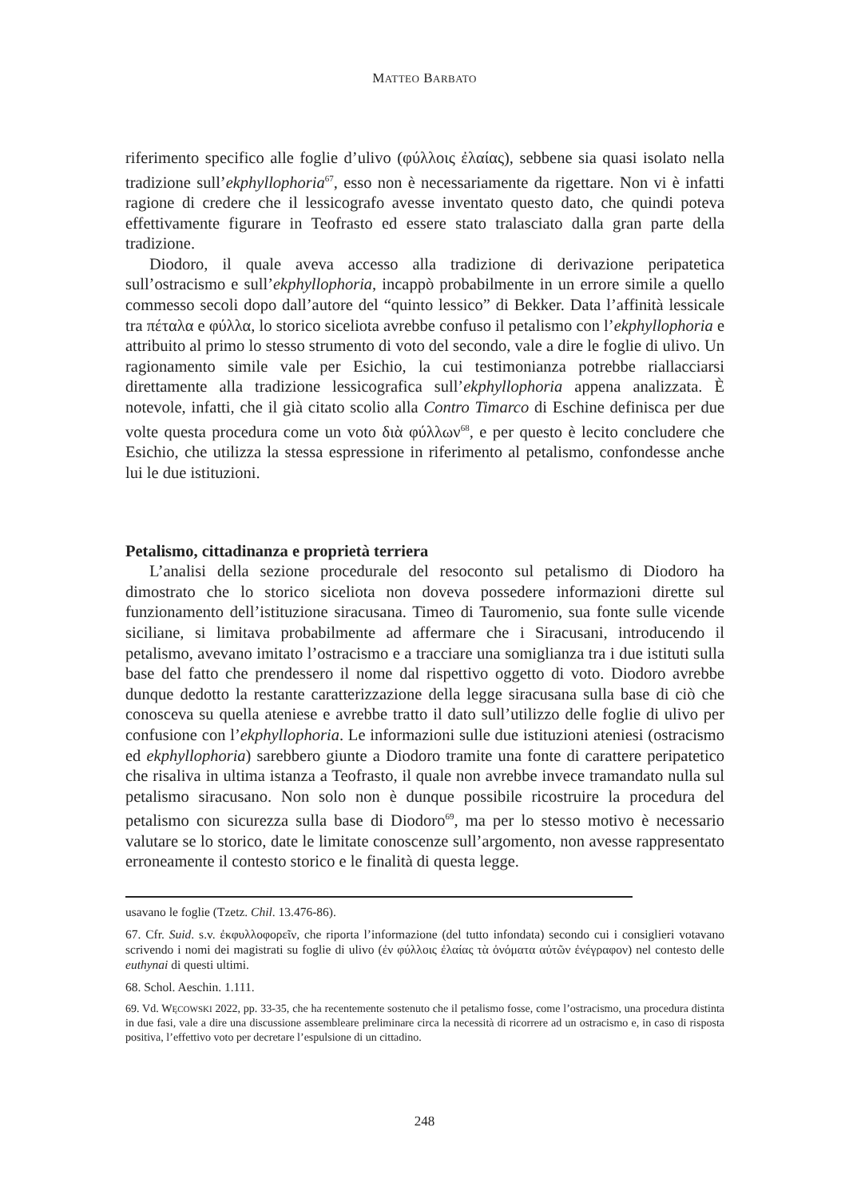MATTEO BARBATO
riferimento specifico alle foglie d’ulivo (φύλλοις ἐλαίας), sebbene sia quasi isolato nella tradizione sull’ekphyllophoria<sup>67</sup>, esso non è necessariamente da rigettare. Non vi è infatti ragione di credere che il lessicografo avesse inventato questo dato, che quindi poteva effettivamente figurare in Teofrasto ed essere stato tralasciato dalla gran parte della tradizione.
Diodoro, il quale aveva accesso alla tradizione di derivazione peripatetica sull’ostracismo e sull’ekphyllophoria, incappò probabilmente in un errore simile a quello commesso secoli dopo dall’autore del “quinto lessico” di Bekker. Data l’affinità lessicale tra πέταλα e φύλλα, lo storico siceliota avrebbe confuso il petalismo con l’ekphyllophoria e attribuito al primo lo stesso strumento di voto del secondo, vale a dire le foglie di ulivo. Un ragionamento simile vale per Esichio, la cui testimonianza potrebbe riallacciarsi direttamente alla tradizione lessicografica sull’ekphyllophoria appena analizzata. È notevole, infatti, che il già citato scolio alla Contro Timarco di Eschine definisca per due volte questa procedura come un voto διὰ φύλλων<sup>68</sup>, e per questo è lecito concludere che Esichio, che utilizza la stessa espressione in riferimento al petalismo, confondesse anche lui le due istituzioni.
Petalismo, cittadinanza e proprietà terriera
L’analisi della sezione procedurale del resoconto sul petalismo di Diodoro ha dimostrato che lo storico siceliota non doveva possedere informazioni dirette sul funzionamento dell’istituzione siracusana. Timeo di Tauromenio, sua fonte sulle vicende siciliane, si limitava probabilmente ad affermare che i Siracusani, introducendo il petalismo, avevano imitato l’ostracismo e a tracciare una somiglianza tra i due istituti sulla base del fatto che prendessero il nome dal rispettivo oggetto di voto. Diodoro avrebbe dunque dedotto la restante caratterizzazione della legge siracusana sulla base di ciò che conosceva su quella ateniese e avrebbe tratto il dato sull’utilizzo delle foglie di ulivo per confusione con l’ekphyllophoria. Le informazioni sulle due istituzioni ateniesi (ostracismo ed ekphyllophoria) sarebbero giunte a Diodoro tramite una fonte di carattere peripatetico che risaliva in ultima istanza a Teofrasto, il quale non avrebbe invece tramandato nulla sul petalismo siracusano. Non solo non è dunque possibile ricostruire la procedura del petalismo con sicurezza sulla base di Diodoro<sup>69</sup>, ma per lo stesso motivo è necessario valutare se lo storico, date le limitate conoscenze sull’argomento, non avesse rappresentato erroneamente il contesto storico e le finalità di questa legge.
usavano le foglie (Tzetz. Chil. 13.476-86).
67. Cfr. Suid. s.v. ἐκφυλλοφορεῖν, che riporta l’informazione (del tutto infondata) secondo cui i consiglieri votavano scrivendo i nomi dei magistrati su foglie di ulivo (ἐν φύλλοις ἐλαίας τὰ ὀνόματα αὐτῶν ἐνέγραφον) nel contesto delle euthynai di questi ultimi.
68. Schol. Aeschin. 1.111.
69. Vd. WĘCOWSKI 2022, pp. 33-35, che ha recentemente sostenuto che il petalismo fosse, come l’ostracismo, una procedura distinta in due fasi, vale a dire una discussione assembleare preliminare circa la necessità di ricorrere ad un ostracismo e, in caso di risposta positiva, l’effettivo voto per decretare l’espulsione di un cittadino.
248